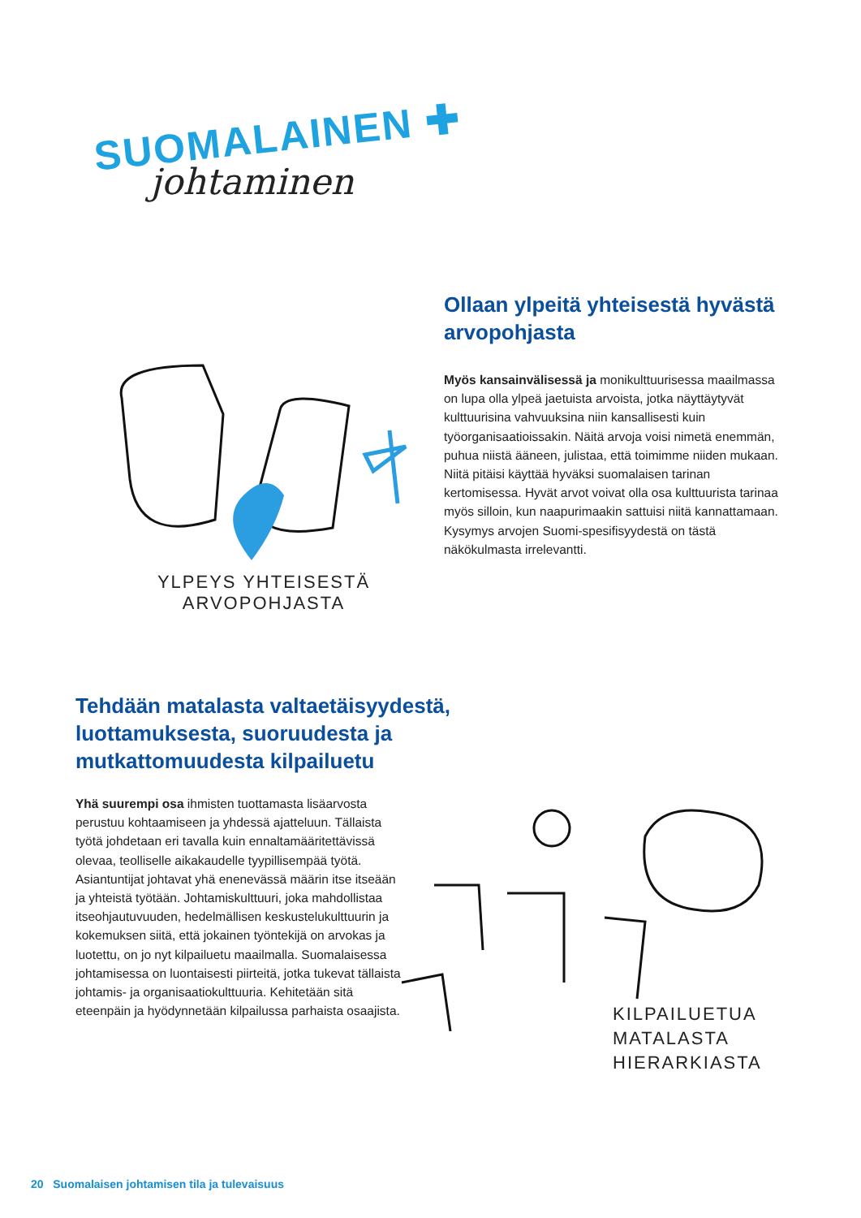SUOMALAINEN ✚
johtaminen
YLPEYS YHTEISESTÄ
ARVOPOHJASTA
Ollaan ylpeitä yhteisestä hyvästä arvopohjasta
Myös kansainvälisessä ja monikulttuurisessa maailmassa on lupa olla ylpeä jaetuista arvoista, jotka näyttäytyvät kulttuurisina vahvuuksina niin kansallisesti kuin työorganisaatioissakin. Näitä arvoja voisi nimetä enemmän, puhua niistä ääneen, julistaa, että toimimme niiden mukaan. Niitä pitäisi käyttää hyväksi suomalaisen tarinan kertomisessa. Hyvät arvot voivat olla osa kulttuurista tarinaa myös silloin, kun naapurimaakin sattuisi niitä kannattamaan. Kysymys arvojen Suomi-spesifisyydestä on tästä näkökulmasta irrelevantti.
Tehdään matalasta valtaetäisyydestä, luottamuksesta, suoruudesta ja mutkattomuudesta kilpailuetu
Yhä suurempi osa ihmisten tuottamasta lisäarvosta perustuu kohtaamiseen ja yhdessä ajatteluun. Tällaista työtä johdetaan eri tavalla kuin ennaltamääritettävissä olevaa, teolliselle aikakaudelle tyypillisempää työtä. Asiantuntijat johtavat yhä enenevässä määrin itse itseään ja yhteistä työtään. Johtamiskulttuuri, joka mahdollistaa itseohjautuvuuden, hedelmällisen keskustelukulttuurin ja kokemuksen siitä, että jokainen työntekijä on arvokas ja luotettu, on jo nyt kilpailuetu maailmalla. Suomalaisessa johtamisessa on luontaisesti piirteitä, jotka tukevat tällaista johtamis- ja organisaatiokulttuuria. Kehitetään sitä eteenpäin ja hyödynnetään kilpailussa parhaista osaajista.
KILPAILUETUA
MATALASTA
HIERARKIASTA
20 Suomalaisen johtamisen tila ja tulevaisuus